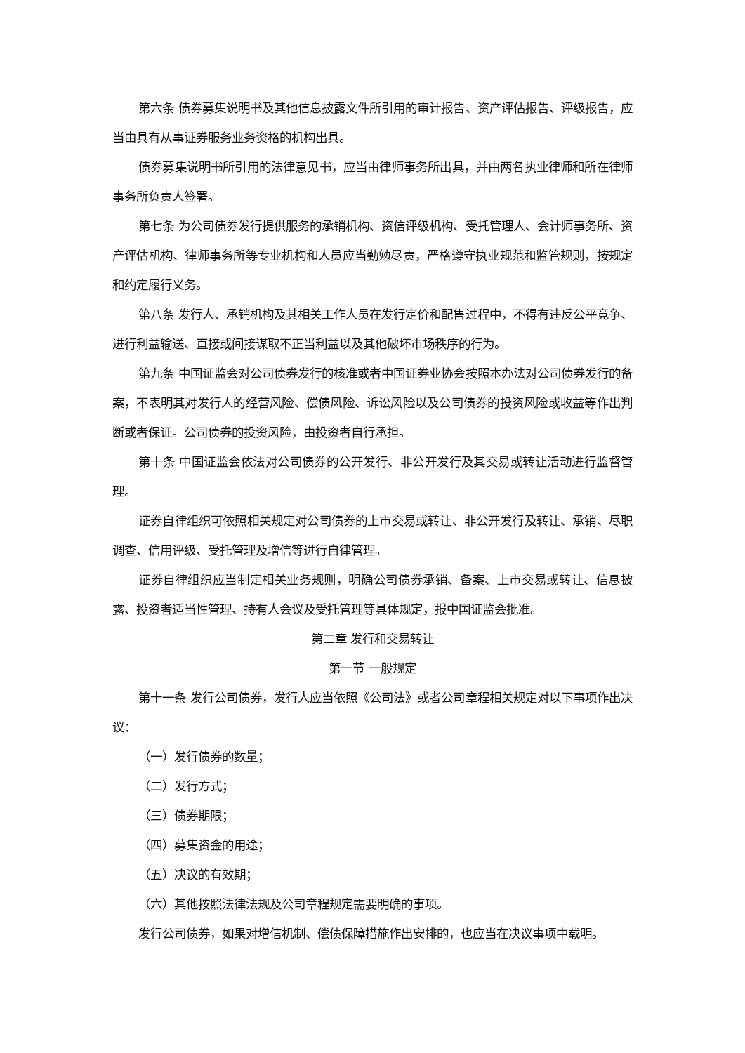第六条 债券募集说明书及其他信息披露文件所引用的审计报告、资产评估报告、评级报告，应当由具有从事证券服务业务资格的机构出具。
债券募集说明书所引用的法律意见书，应当由律师事务所出具，并由两名执业律师和所在律师事务所负责人签署。
第七条 为公司债券发行提供服务的承销机构、资信评级机构、受托管理人、会计师事务所、资产评估机构、律师事务所等专业机构和人员应当勤勉尽责，严格遵守执业规范和监管规则，按规定和约定履行义务。
第八条 发行人、承销机构及其相关工作人员在发行定价和配售过程中，不得有违反公平竞争、进行利益输送、直接或间接谋取不正当利益以及其他破坏市场秩序的行为。
第九条 中国证监会对公司债券发行的核准或者中国证券业协会按照本办法对公司债券发行的备案，不表明其对发行人的经营风险、偿债风险、诉讼风险以及公司债券的投资风险或收益等作出判断或者保证。公司债券的投资风险，由投资者自行承担。
第十条 中国证监会依法对公司债券的公开发行、非公开发行及其交易或转让活动进行监督管理。
证券自律组织可依照相关规定对公司债券的上市交易或转让、非公开发行及转让、承销、尽职调查、信用评级、受托管理及增信等进行自律管理。
证券自律组织应当制定相关业务规则，明确公司债券承销、备案、上市交易或转让、信息披露、投资者适当性管理、持有人会议及受托管理等具体规定，报中国证监会批准。
第二章 发行和交易转让
第一节 一般规定
第十一条 发行公司债券，发行人应当依照《公司法》或者公司章程相关规定对以下事项作出决议：
（一）发行债券的数量；
（二）发行方式；
（三）债券期限；
（四）募集资金的用途；
（五）决议的有效期；
（六）其他按照法律法规及公司章程规定需要明确的事项。
发行公司债券，如果对增信机制、偿债保障措施作出安排的，也应当在决议事项中载明。